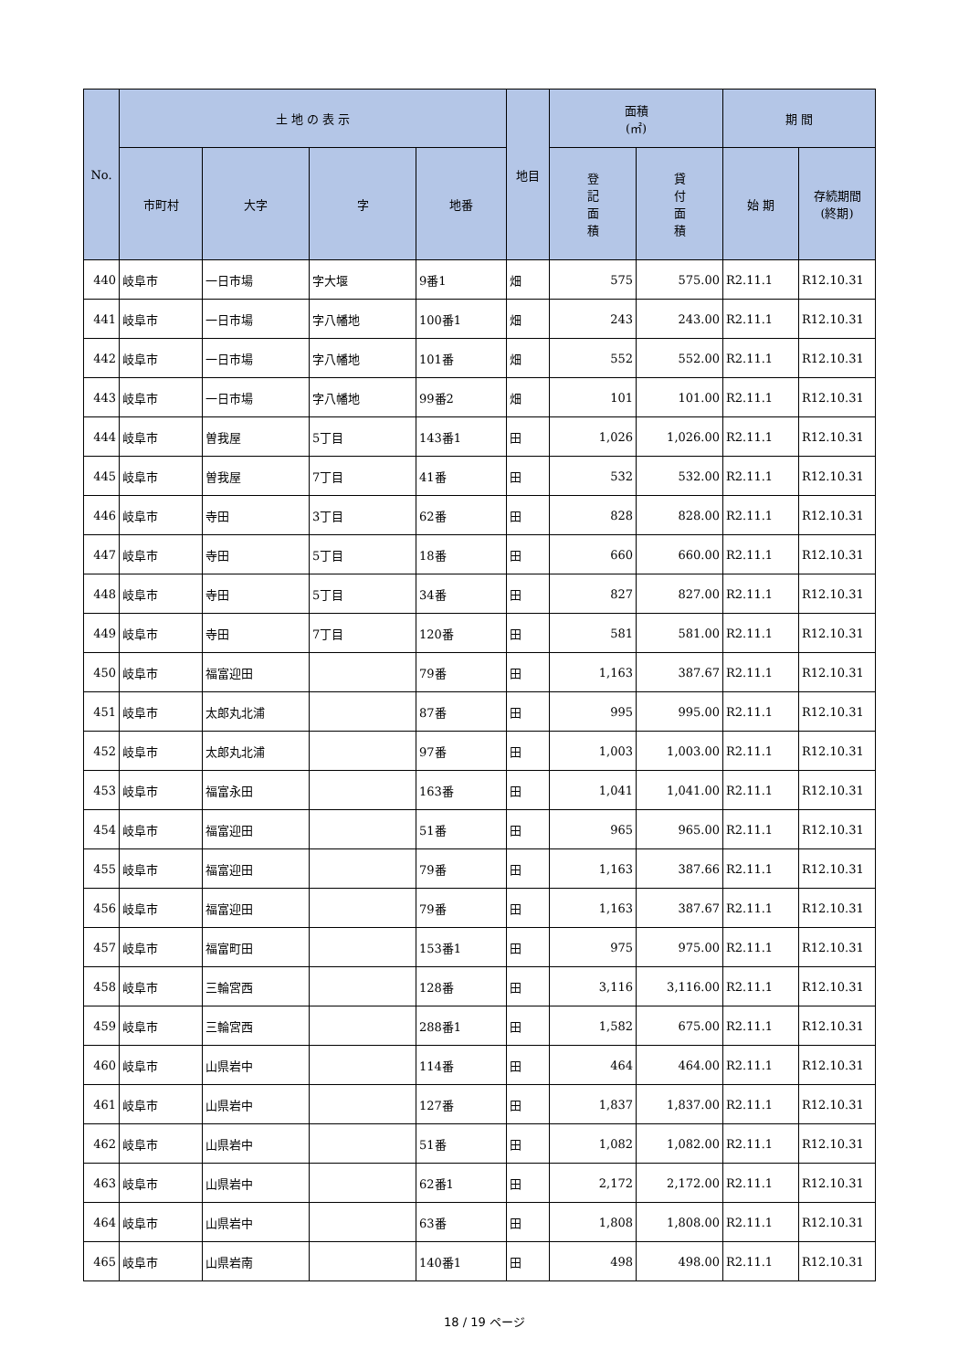| No. | 土 地 の 表 示 | | | | 地目 | 面積 (㎡) | | 期 間 | |
| --- | --- | --- | --- | --- | --- | --- | --- | --- | --- |
| | 市町村 | 大字 | 字 | 地番 | | 登 記 面 積 | 貸 付 面 積 | 始 期 | 存続期間 (終期) |
| 440 | 岐阜市 | 一日市場 | 字大堰 | 9番1 | 畑 | 575 | 575.00 | R2.11.1 | R12.10.31 |
| 441 | 岐阜市 | 一日市場 | 字八幡地 | 100番1 | 畑 | 243 | 243.00 | R2.11.1 | R12.10.31 |
| 442 | 岐阜市 | 一日市場 | 字八幡地 | 101番 | 畑 | 552 | 552.00 | R2.11.1 | R12.10.31 |
| 443 | 岐阜市 | 一日市場 | 字八幡地 | 99番2 | 畑 | 101 | 101.00 | R2.11.1 | R12.10.31 |
| 444 | 岐阜市 | 曽我屋 | 5丁目 | 143番1 | 田 | 1,026 | 1,026.00 | R2.11.1 | R12.10.31 |
| 445 | 岐阜市 | 曽我屋 | 7丁目 | 41番 | 田 | 532 | 532.00 | R2.11.1 | R12.10.31 |
| 446 | 岐阜市 | 寺田 | 3丁目 | 62番 | 田 | 828 | 828.00 | R2.11.1 | R12.10.31 |
| 447 | 岐阜市 | 寺田 | 5丁目 | 18番 | 田 | 660 | 660.00 | R2.11.1 | R12.10.31 |
| 448 | 岐阜市 | 寺田 | 5丁目 | 34番 | 田 | 827 | 827.00 | R2.11.1 | R12.10.31 |
| 449 | 岐阜市 | 寺田 | 7丁目 | 120番 | 田 | 581 | 581.00 | R2.11.1 | R12.10.31 |
| 450 | 岐阜市 | 福富迎田 | | 79番 | 田 | 1,163 | 387.67 | R2.11.1 | R12.10.31 |
| 451 | 岐阜市 | 太郎丸北浦 | | 87番 | 田 | 995 | 995.00 | R2.11.1 | R12.10.31 |
| 452 | 岐阜市 | 太郎丸北浦 | | 97番 | 田 | 1,003 | 1,003.00 | R2.11.1 | R12.10.31 |
| 453 | 岐阜市 | 福富永田 | | 163番 | 田 | 1,041 | 1,041.00 | R2.11.1 | R12.10.31 |
| 454 | 岐阜市 | 福富迎田 | | 51番 | 田 | 965 | 965.00 | R2.11.1 | R12.10.31 |
| 455 | 岐阜市 | 福富迎田 | | 79番 | 田 | 1,163 | 387.66 | R2.11.1 | R12.10.31 |
| 456 | 岐阜市 | 福富迎田 | | 79番 | 田 | 1,163 | 387.67 | R2.11.1 | R12.10.31 |
| 457 | 岐阜市 | 福富町田 | | 153番1 | 田 | 975 | 975.00 | R2.11.1 | R12.10.31 |
| 458 | 岐阜市 | 三輪宮西 | | 128番 | 田 | 3,116 | 3,116.00 | R2.11.1 | R12.10.31 |
| 459 | 岐阜市 | 三輪宮西 | | 288番1 | 田 | 1,582 | 675.00 | R2.11.1 | R12.10.31 |
| 460 | 岐阜市 | 山県岩中 | | 114番 | 田 | 464 | 464.00 | R2.11.1 | R12.10.31 |
| 461 | 岐阜市 | 山県岩中 | | 127番 | 田 | 1,837 | 1,837.00 | R2.11.1 | R12.10.31 |
| 462 | 岐阜市 | 山県岩中 | | 51番 | 田 | 1,082 | 1,082.00 | R2.11.1 | R12.10.31 |
| 463 | 岐阜市 | 山県岩中 | | 62番1 | 田 | 2,172 | 2,172.00 | R2.11.1 | R12.10.31 |
| 464 | 岐阜市 | 山県岩中 | | 63番 | 田 | 1,808 | 1,808.00 | R2.11.1 | R12.10.31 |
| 465 | 岐阜市 | 山県岩南 | | 140番1 | 田 | 498 | 498.00 | R2.11.1 | R12.10.31 |
18 / 19 ページ